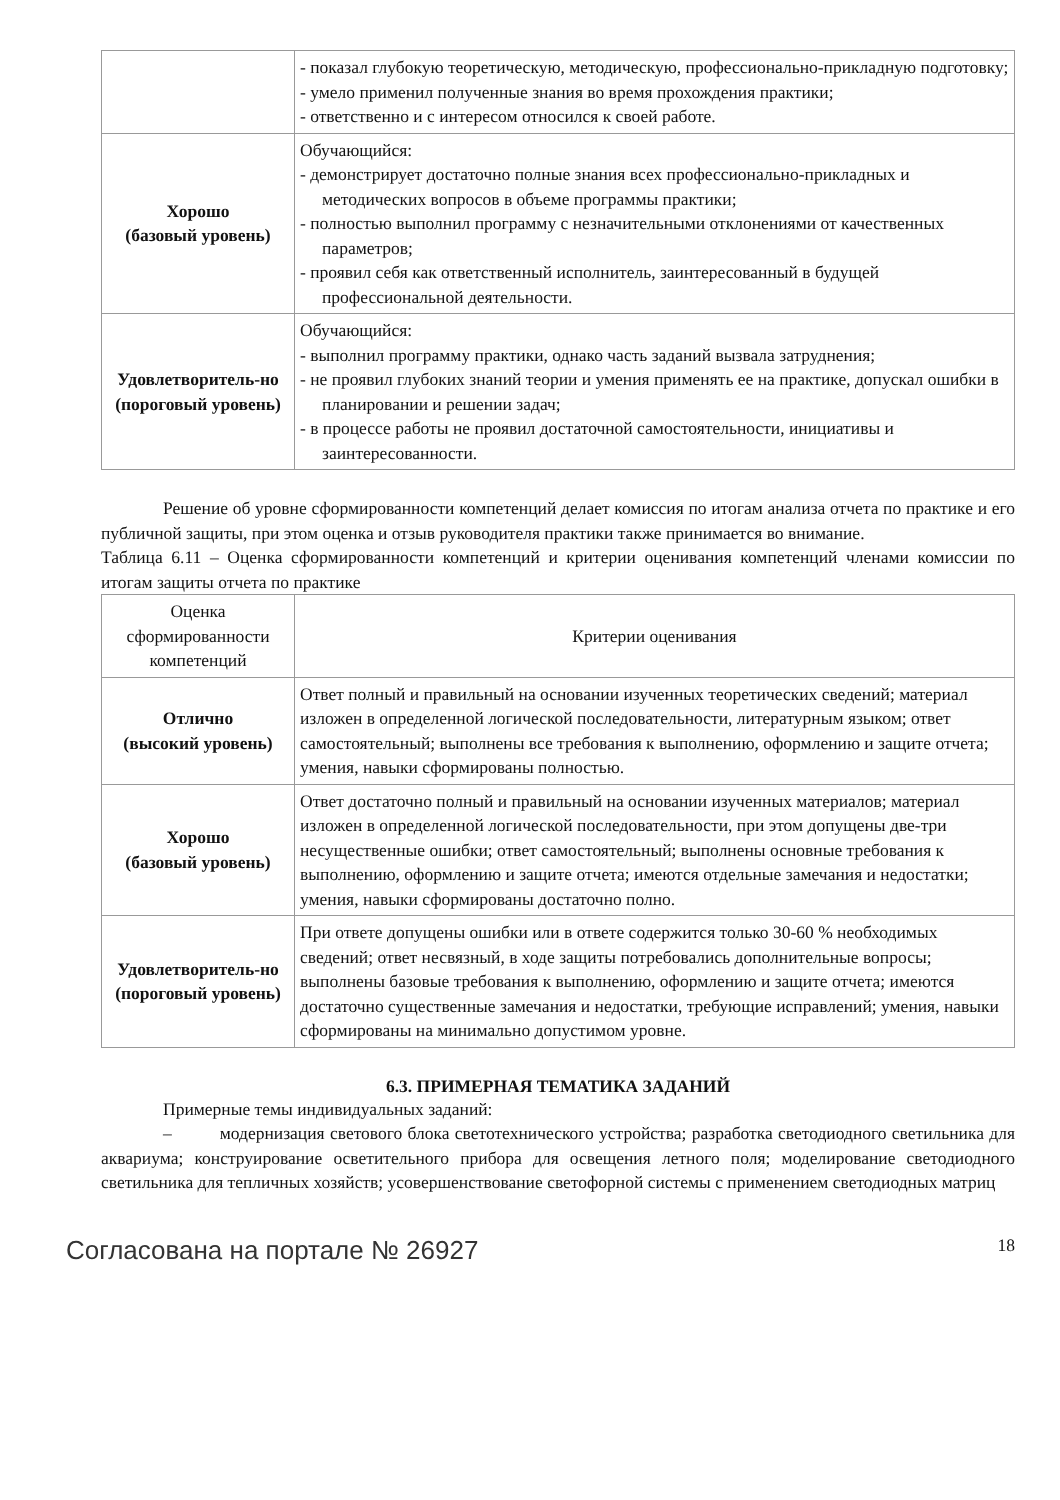| | - показал глубокую теоретическую, методическую, профессионально-прикладную подготовку; - умело применил полученные знания во время прохождения практики; - ответственно и с интересом относился к своей работе. |
| Хорошо (базовый уровень) | Обучающийся: - демонстрирует достаточно полные знания всех профессионально-прикладных и методических вопросов в объеме программы практики; - полностью выполнил программу с незначительными отклонениями от качественных параметров; - проявил себя как ответственный исполнитель, заинтересованный в будущей профессиональной деятельности. |
| Удовлетворитель-но (пороговый уровень) | Обучающийся: - выполнил программу практики, однако часть заданий вызвала затруднения; - не проявил глубоких знаний теории и умения применять ее на практике, допускал ошибки в планировании и решении задач; - в процессе работы не проявил достаточной самостоятельности, инициативы и заинтересованности. |
Решение об уровне сформированности компетенций делает комиссия по итогам анализа отчета по практике и его публичной защиты, при этом оценка и отзыв руководителя практики также принимается во внимание.
Таблица 6.11 – Оценка сформированности компетенций и критерии оценивания компетенций членами комиссии по итогам защиты отчета по практике
| Оценка сформированности компетенций | Критерии оценивания |
| Отлично (высокий уровень) | Ответ полный и правильный на основании изученных теоретических сведений; материал изложен в определенной логической последовательности, литературным языком; ответ самостоятельный; выполнены все требования к выполнению, оформлению и защите отчета; умения, навыки сформированы полностью. |
| Хорошо (базовый уровень) | Ответ достаточно полный и правильный на основании изученных материалов; материал изложен в определенной логической последовательности, при этом допущены две-три несущественные ошибки; ответ самостоятельный; выполнены основные требования к выполнению, оформлению и защите отчета; имеются отдельные замечания и недостатки; умения, навыки сформированы достаточно полно. |
| Удовлетворитель-но (пороговый уровень) | При ответе допущены ошибки или в ответе содержится только 30-60 % необходимых сведений; ответ несвязный, в ходе защиты потребовались дополнительные вопросы; выполнены базовые требования к выполнению, оформлению и защите отчета; имеются достаточно существенные замечания и недостатки, требующие исправлений; умения, навыки сформированы на минимально допустимом уровне. |
6.3. ПРИМЕРНАЯ ТЕМАТИКА ЗАДАНИЙ
Примерные темы индивидуальных заданий:
– модернизация светового блока светотехнического устройства; разработка светодиодного светильника для аквариума; конструирование осветительного прибора для освещения летного поля; моделирование светодиодного светильника для тепличных хозяйств; усовершенствование светофорной системы с применением светодиодных матриц
Согласована на портале № 26927 18